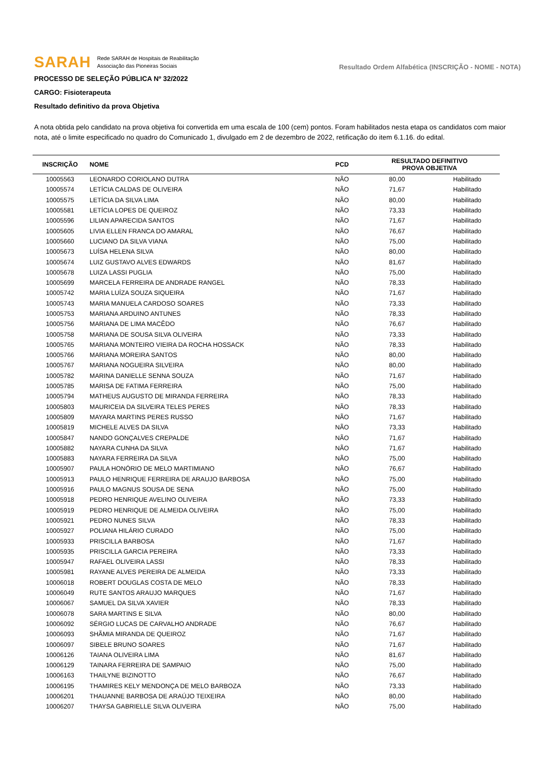SARAH
Rede SARAH de Hospitais de Reabilitação
Associação das Pioneiras Sociais
Resultado Ordem Alfabética (INSCRIÇÃO - NOME - NOTA)
PROCESSO DE SELEÇÃO PÚBLICA Nº 32/2022
CARGO: Fisioterapeuta
Resultado definitivo da prova Objetiva
A nota obtida pelo candidato na prova objetiva foi convertida em uma escala de 100 (cem) pontos. Foram habilitados nesta etapa os candidatos com maior nota, até o limite especificado no quadro do Comunicado 1, divulgado em 2 de dezembro de 2022, retificação do item 6.1.16. do edital.
| INSCRIÇÃO | NOME | PCD | RESULTADO DEFINITIVO PROVA OBJETIVA | |
| --- | --- | --- | --- | --- |
| 10005563 | LEONARDO CORIOLANO DUTRA | NÃO | 80,00 | Habilitado |
| 10005574 | LETÍCIA CALDAS DE OLIVEIRA | NÃO | 71,67 | Habilitado |
| 10005575 | LETÍCIA DA SILVA LIMA | NÃO | 80,00 | Habilitado |
| 10005581 | LETÍCIA LOPES DE QUEIROZ | NÃO | 73,33 | Habilitado |
| 10005596 | LILIAN APARECIDA SANTOS | NÃO | 71,67 | Habilitado |
| 10005605 | LIVIA ELLEN FRANCA DO AMARAL | NÃO | 76,67 | Habilitado |
| 10005660 | LUCIANO DA SILVA VIANA | NÃO | 75,00 | Habilitado |
| 10005673 | LUÍSA HELENA SILVA | NÃO | 80,00 | Habilitado |
| 10005674 | LUIZ GUSTAVO ALVES EDWARDS | NÃO | 81,67 | Habilitado |
| 10005678 | LUIZA LASSI PUGLIA | NÃO | 75,00 | Habilitado |
| 10005699 | MARCELA FERREIRA DE ANDRADE RANGEL | NÃO | 78,33 | Habilitado |
| 10005742 | MARIA LUÍZA SOUZA SIQUEIRA | NÃO | 71,67 | Habilitado |
| 10005743 | MARIA MANUELA CARDOSO SOARES | NÃO | 73,33 | Habilitado |
| 10005753 | MARIANA ARDUINO ANTUNES | NÃO | 78,33 | Habilitado |
| 10005756 | MARIANA DE LIMA MACÊDO | NÃO | 76,67 | Habilitado |
| 10005758 | MARIANA DE SOUSA SILVA OLIVEIRA | NÃO | 73,33 | Habilitado |
| 10005765 | MARIANA MONTEIRO VIEIRA DA ROCHA HOSSACK | NÃO | 78,33 | Habilitado |
| 10005766 | MARIANA MOREIRA SANTOS | NÃO | 80,00 | Habilitado |
| 10005767 | MARIANA NOGUEIRA SILVEIRA | NÃO | 80,00 | Habilitado |
| 10005782 | MARINA DANIELLE SENNA SOUZA | NÃO | 71,67 | Habilitado |
| 10005785 | MARISA DE FATIMA FERREIRA | NÃO | 75,00 | Habilitado |
| 10005794 | MATHEUS AUGUSTO DE MIRANDA FERREIRA | NÃO | 78,33 | Habilitado |
| 10005803 | MAURICEIA DA SILVEIRA TELES PERES | NÃO | 78,33 | Habilitado |
| 10005809 | MAYARA MARTINS PERES RUSSO | NÃO | 71,67 | Habilitado |
| 10005819 | MICHELE ALVES DA SILVA | NÃO | 73,33 | Habilitado |
| 10005847 | NANDO GONÇALVES CREPALDE | NÃO | 71,67 | Habilitado |
| 10005882 | NAYARA CUNHA DA SILVA | NÃO | 71,67 | Habilitado |
| 10005883 | NAYARA FERREIRA DA SILVA | NÃO | 75,00 | Habilitado |
| 10005907 | PAULA HONÓRIO DE MELO MARTIMIANO | NÃO | 76,67 | Habilitado |
| 10005913 | PAULO HENRIQUE FERREIRA DE ARAUJO BARBOSA | NÃO | 75,00 | Habilitado |
| 10005916 | PAULO MAGNUS SOUSA DE SENA | NÃO | 75,00 | Habilitado |
| 10005918 | PEDRO HENRIQUE AVELINO OLIVEIRA | NÃO | 73,33 | Habilitado |
| 10005919 | PEDRO HENRIQUE DE ALMEIDA OLIVEIRA | NÃO | 75,00 | Habilitado |
| 10005921 | PEDRO NUNES SILVA | NÃO | 78,33 | Habilitado |
| 10005927 | POLIANA HILÁRIO CURADO | NÃO | 75,00 | Habilitado |
| 10005933 | PRISCILLA BARBOSA | NÃO | 71,67 | Habilitado |
| 10005935 | PRISCILLA GARCIA PEREIRA | NÃO | 73,33 | Habilitado |
| 10005947 | RAFAEL OLIVEIRA LASSI | NÃO | 78,33 | Habilitado |
| 10005981 | RAYANE ALVES PEREIRA DE ALMEIDA | NÃO | 73,33 | Habilitado |
| 10006018 | ROBERT DOUGLAS COSTA DE MELO | NÃO | 78,33 | Habilitado |
| 10006049 | RUTE SANTOS ARAUJO MARQUES | NÃO | 71,67 | Habilitado |
| 10006067 | SAMUEL DA SILVA XAVIER | NÃO | 78,33 | Habilitado |
| 10006078 | SARA MARTINS E SILVA | NÃO | 80,00 | Habilitado |
| 10006092 | SÉRGIO LUCAS DE CARVALHO ANDRADE | NÃO | 76,67 | Habilitado |
| 10006093 | SHÃMIA MIRANDA DE QUEIROZ | NÃO | 71,67 | Habilitado |
| 10006097 | SIBELE BRUNO SOARES | NÃO | 71,67 | Habilitado |
| 10006126 | TAIANA OLIVEIRA LIMA | NÃO | 81,67 | Habilitado |
| 10006129 | TAINARA FERREIRA DE SAMPAIO | NÃO | 75,00 | Habilitado |
| 10006163 | THAILYNE BIZINOTTO | NÃO | 76,67 | Habilitado |
| 10006195 | THAMIRES KELY MENDONÇA DE MELO BARBOZA | NÃO | 73,33 | Habilitado |
| 10006201 | THAUANNE BARBOSA DE ARAÚJO TEIXEIRA | NÃO | 80,00 | Habilitado |
| 10006207 | THAYSA GABRIELLE SILVA OLIVEIRA | NÃO | 75,00 | Habilitado |